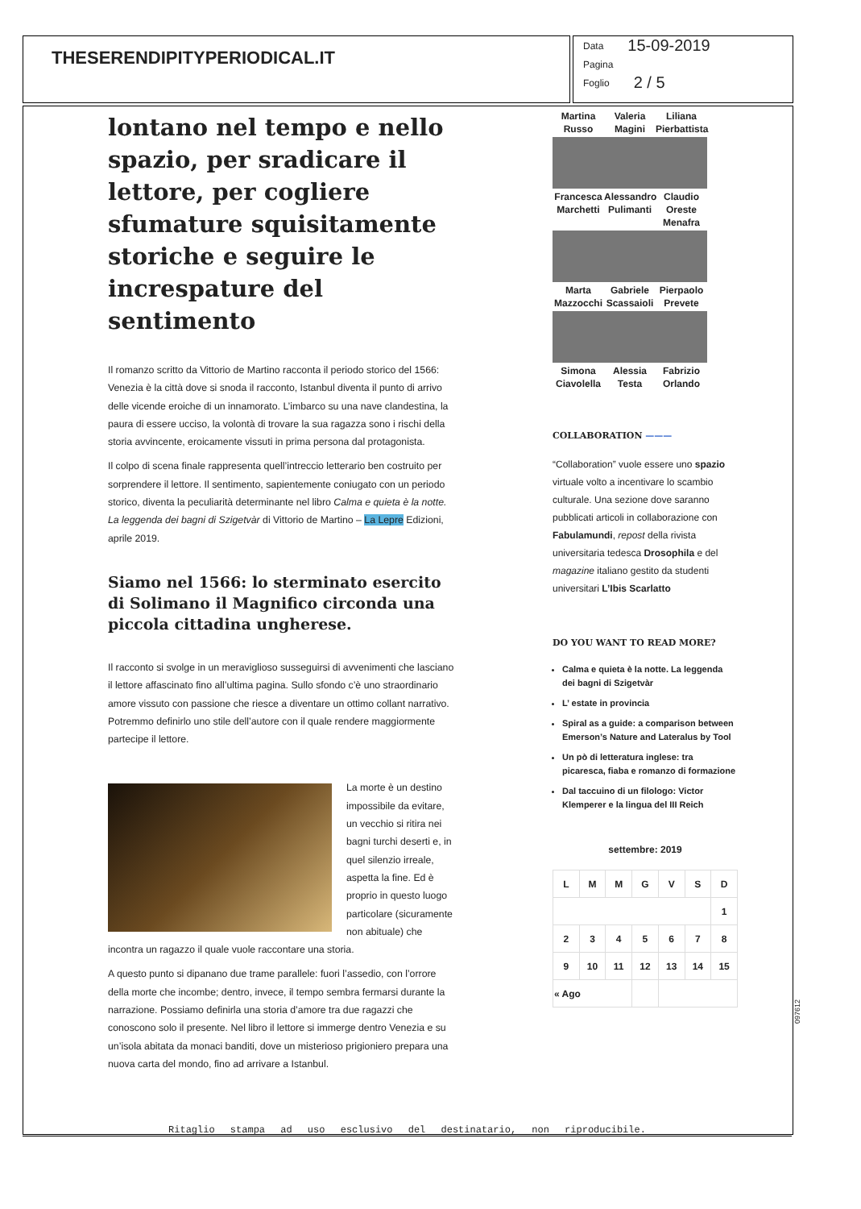THESERENDIPITYPERIODICAL.IT
Data 15-09-2019
Pagina
Foglio 2 / 5
lontano nel tempo e nello spazio, per sradicare il lettore, per cogliere sfumature squisitamente storiche e seguire le increspature del sentimento
Il romanzo scritto da Vittorio de Martino racconta il periodo storico del 1566: Venezia è la città dove si snoda il racconto, Istanbul diventa il punto di arrivo delle vicende eroiche di un innamorato. L’imbarco su una nave clandestina, la paura di essere ucciso, la volontà di trovare la sua ragazza sono i rischi della storia avvincente, eroicamente vissuti in prima persona dal protagonista.
Il colpo di scena finale rappresenta quell’intreccio letterario ben costruito per sorprendere il lettore. Il sentimento, sapientemente coniugato con un periodo storico, diventa la peculiarità determinante nel libro Calma e quieta è la notte. La leggenda dei bagni di Szigetvàr di Vittorio de Martino – La Lepre Edizioni, aprile 2019.
Siamo nel 1566: lo sterminato esercito di Solimano il Magnifico circonda una piccola cittadina ungherese.
Il racconto si svolge in un meraviglioso susseguirsi di avvenimenti che lasciano il lettore affascinato fino all’ultima pagina. Sullo sfondo c’è uno straordinario amore vissuto con passione che riesce a diventare un ottimo collant narrativo. Potremmo definirlo uno stile dell’autore con il quale rendere maggiormente partecipe il lettore.
La morte è un destino impossibile da evitare, un vecchio si ritira nei bagni turchi deserti e, in quel silenzio irreale, aspetta la fine. Ed è proprio in questo luogo particolare (sicuramente non abituale) che incontra un ragazzo il quale vuole raccontare una storia.
A questo punto si dipanano due trame parallele: fuori l’assedio, con l’orrore della morte che incombe; dentro, invece, il tempo sembra fermarsi durante la narrazione. Possiamo definirla una storia d’amore tra due ragazzi che conoscono solo il presente. Nel libro il lettore si immerge dentro Venezia e su un’isola abitata da monaci banditi, dove un misterioso prigioniero prepara una nuova carta del mondo, fino ad arrivare a Istanbul.
Martina Russo
Valeria Magini
Liliana Pierbattista
Francesca Marchetti
Alessandro Pulimanti
Claudio Oreste Menafra
Marta Mazzocchi
Gabriele Scassaioli
Pierpaolo Prevete
Simona Ciavolella
Alessia Testa
Fabrizio Orlando
COLLABORATION ———
“Collaboration” vuole essere uno spazio virtuale volto a incentivare lo scambio culturale. Una sezione dove saranno pubblicati articoli in collaborazione con Fabulamundi, repost della rivista universitaria tedesca Drosophila e del magazine italiano gestito da studenti universitari L’Ibis Scarlatto
DO YOU WANT TO READ MORE?
Calma e quieta è la notte. La leggenda dei bagni di Szigetvàr
L’ estate in provincia
Spiral as a guide: a comparison between Emerson’s Nature and Lateralus by Tool
Un pò di letteratura inglese: tra picaresca, fiaba e romanzo di formazione
Dal taccuino di un filologo: Victor Klemperer e la lingua del III Reich
settembre: 2019
| L | M | M | G | V | S | D |
| --- | --- | --- | --- | --- | --- | --- |
| | | | | | | 1 |
| 2 | 3 | 4 | 5 | 6 | 7 | 8 |
| 9 | 10 | 11 | 12 | 13 | 14 | 15 |
| « Ago | | | | | | |
Ritaglio stampa ad uso esclusivo del destinatario, non riproducibile.
097612